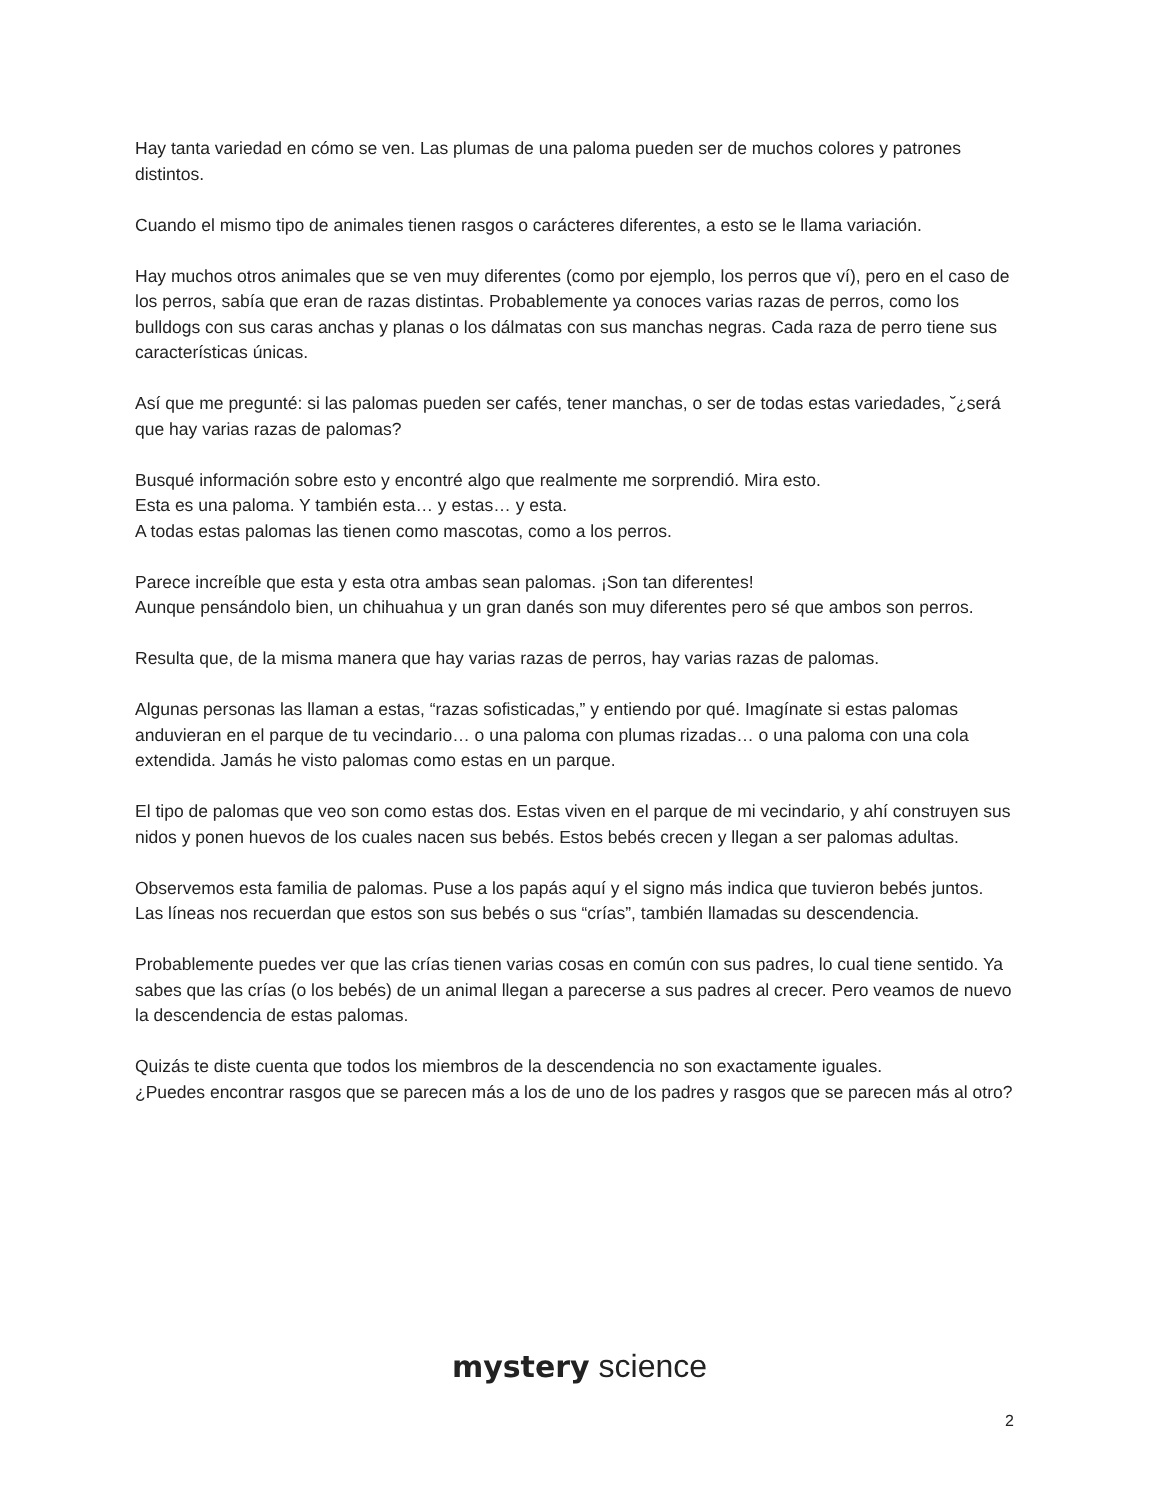Hay tanta variedad en cómo se ven. Las plumas de una paloma pueden ser de muchos colores y patrones distintos.
Cuando el mismo tipo de animales tienen rasgos o carácteres diferentes, a esto se le llama variación.
Hay muchos otros animales que se ven muy diferentes (como por ejemplo, los perros que ví), pero en el caso de los perros, sabía que eran de razas distintas. Probablemente ya conoces varias razas de perros, como los bulldogs con sus caras anchas y planas o los dálmatas con sus manchas negras. Cada raza de perro tiene sus características únicas.
Así que me pregunté: si las palomas pueden ser cafés, tener manchas, o ser de todas estas variedades, ˘¿será que hay varias razas de palomas?
Busqué información sobre esto y encontré algo que realmente me sorprendió. Mira esto.
Esta es una paloma. Y también esta… y estas… y esta.
A todas estas palomas las tienen como mascotas, como a los perros.
Parece increíble que esta y esta otra ambas sean palomas. ¡Son tan diferentes!
Aunque pensándolo bien, un chihuahua y un gran danés son muy diferentes pero sé que ambos son perros.
Resulta que, de la misma manera que hay varias razas de perros, hay varias razas de palomas.
Algunas personas las llaman a estas, “razas sofisticadas,” y entiendo por qué. Imagínate si estas palomas anduvieran en el parque de tu vecindario… o una paloma con plumas rizadas… o una paloma con una cola extendida. Jamás he visto palomas como estas en un parque.
El tipo de palomas que veo son como estas dos. Estas viven en el parque de mi vecindario, y ahí construyen sus nidos y ponen huevos de los cuales nacen sus bebés. Estos bebés crecen y llegan a ser palomas adultas.
Observemos esta familia de palomas. Puse a los papás aquí y el signo más indica que tuvieron bebés juntos. Las líneas nos recuerdan que estos son sus bebés o sus “crías”, también llamadas su descendencia.
Probablemente puedes ver que las crías tienen varias cosas en común con sus padres, lo cual tiene sentido. Ya sabes que las crías (o los bebés) de un animal llegan a parecerse a sus padres al crecer. Pero veamos de nuevo la descendencia de estas palomas.
Quizás te diste cuenta que todos los miembros de la descendencia no son exactamente iguales.
¿Puedes encontrar rasgos que se parecen más a los de uno de los padres y rasgos que se parecen más al otro?
mystery science
2